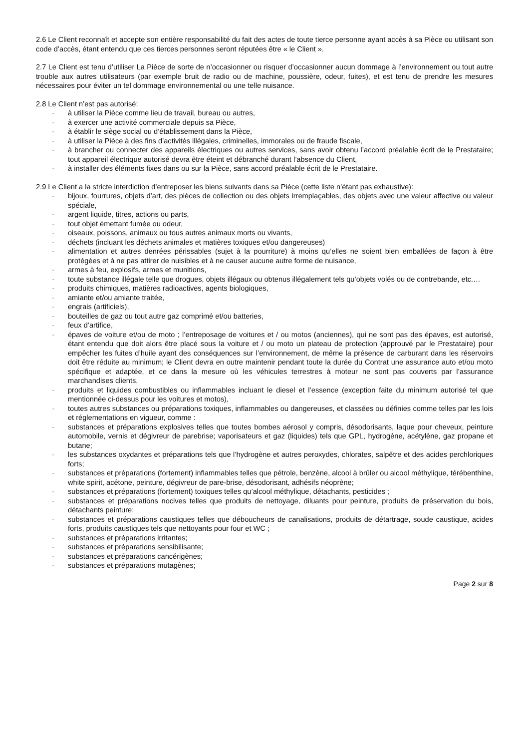2.6 Le Client reconnaît et accepte son entière responsabilité du fait des actes de toute tierce personne ayant accès à sa Pièce ou utilisant son code d’accès, étant entendu que ces tierces personnes seront réputées être « le Client ».
2.7 Le Client est tenu d’utiliser La Pièce de sorte de n’occasionner ou risquer d’occasionner aucun dommage à l’environnement ou tout autre trouble aux autres utilisateurs (par exemple bruit de radio ou de machine, poussière, odeur, fuites), et est tenu de prendre les mesures nécessaires pour éviter un tel dommage environnemental ou une telle nuisance.
2.8 Le Client n’est pas autorisé:
· à utiliser la Pièce comme lieu de travail, bureau ou autres,
· à exercer une activité commerciale depuis sa Pièce,
· à établir le siège social ou d’établissement dans la Pièce,
· à utiliser la Pièce à des fins d’activités illégales, criminelles, immorales ou de fraude fiscale,
· à brancher ou connecter des appareils électriques ou autres services, sans avoir obtenu l’accord préalable écrit de le Prestataire; tout appareil électrique autorisé devra être éteint et débranché durant l’absence du Client,
· à installer des éléments fixes dans ou sur la Pièce, sans accord préalable écrit de le Prestataire.
2.9 Le Client a la stricte interdiction d’entreposer les biens suivants dans sa Pièce (cette liste n’étant pas exhaustive):
· bijoux, fourrures, objets d’art, des pièces de collection ou des objets irremplaçables, des objets avec une valeur affective ou valeur spéciale,
· argent liquide, titres, actions ou parts,
· tout objet émettant fumée ou odeur,
· oiseaux, poissons, animaux ou tous autres animaux morts ou vivants,
· déchets (incluant les déchets animales et matières toxiques et/ou dangereuses)
· alimentation et autres denrées périssables (sujet à la pourriture) à moins qu’elles ne soient bien emballées de façon à être protégées et à ne pas attirer de nuisibles et à ne causer aucune autre forme de nuisance,
· armes à feu, explosifs, armes et munitions,
· toute substance illégale telle que drogues, objets illégaux ou obtenus illégalement tels qu’objets volés ou de contrebande, etc.…
· produits chimiques, matières radioactives, agents biologiques,
· amiante et/ou amiante traitée,
· engrais (artificiels),
· bouteilles de gaz ou tout autre gaz comprimé et/ou batteries,
· feux d’artifice,
· épaves de voiture et/ou de moto ; l’entreposage de voitures et / ou motos (anciennes), qui ne sont pas des épaves, est autorisé, étant entendu que doit alors être placé sous la voiture et / ou moto un plateau de protection (approuvé par le Prestataire) pour empêcher les fuites d’huile ayant des conséquences sur l’environnement, de même la présence de carburant dans les réservoirs doit être réduite au minimum; le Client devra en outre maintenir pendant toute la durée du Contrat une assurance auto et/ou moto spécifique et adaptée, et ce dans la mesure où les véhicules terrestres à moteur ne sont pas couverts par l’assurance marchandises clients,
· produits et liquides combustibles ou inflammables incluant le diesel et l’essence (exception faite du minimum autorisé tel que mentionnée ci-dessus pour les voitures et motos),
· toutes autres substances ou préparations toxiques, inflammables ou dangereuses, et classées ou définies comme telles par les lois et réglementations en vigueur, comme :
· substances et préparations explosives telles que toutes bombes aérosol y compris, désodorisants, laque pour cheveux, peinture automobile, vernis et dégivreur de parebrise; vaporisateurs et gaz (liquides) tels que GPL, hydrogène, acétylène, gaz propane et butane;
· les substances oxydantes et préparations tels que l’hydrogène et autres peroxydes, chlorates, salpêtre et des acides perchloriques forts;
· substances et préparations (fortement) inflammables telles que pétrole, benzène, alcool à brûler ou alcool méthylique, térébenthine, white spirit, acétone, peinture, dégivreur de pare-brise, désodorisant, adhésifs néoprène;
· substances et préparations (fortement) toxiques telles qu’alcool méthylique, détachants, pesticides ;
· substances et préparations nocives telles que produits de nettoyage, diluants pour peinture, produits de préservation du bois, détachants peinture;
· substances et préparations caustiques telles que déboucheurs de canalisations, produits de détartrage, soude caustique, acides forts, produits caustiques tels que nettoyants pour four et WC ;
· substances et préparations irritantes;
· substances et préparations sensibilisante;
· substances et préparations cancérigènes;
· substances et préparations mutagènes;
Page 2 sur 8